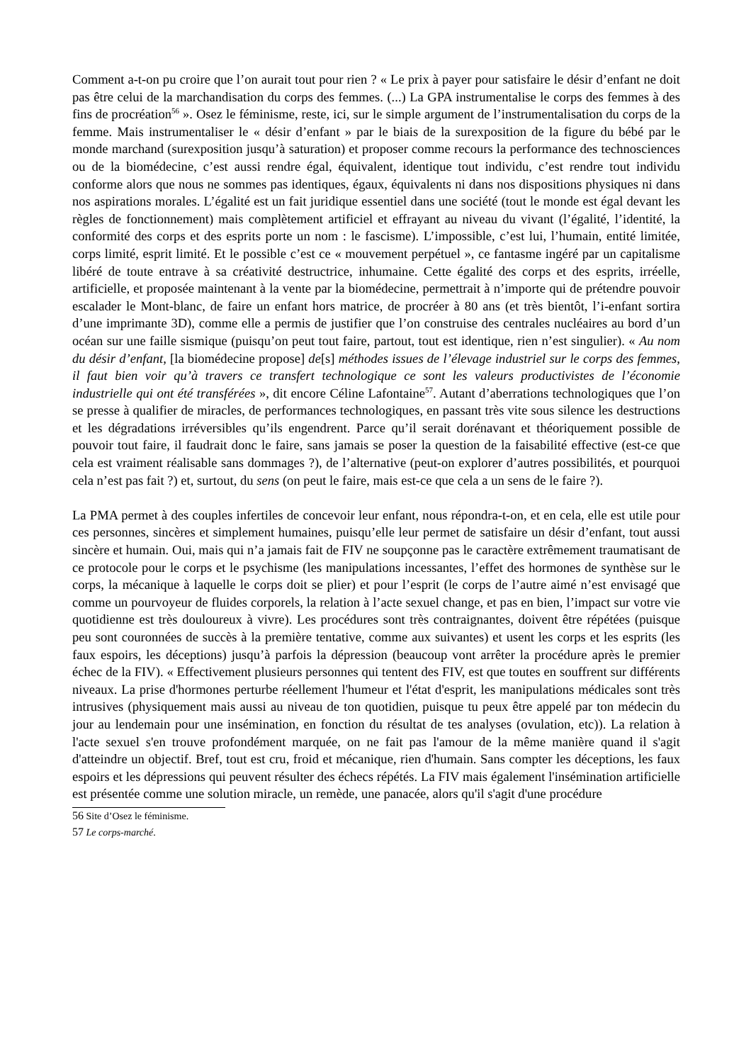Comment a-t-on pu croire que l’on aurait tout pour rien ? « Le prix à payer pour satisfaire le désir d’enfant ne doit pas être celui de la marchandisation du corps des femmes. (...) La GPA instrumentalise le corps des femmes à des fins de procréation<sup>56</sup> ». Osez le féminisme, reste, ici, sur le simple argument de l’instrumentalisation du corps de la femme. Mais instrumentaliser le « désir d’enfant » par le biais de la surexposition de la figure du bébé par le monde marchand (surexposition jusqu’à saturation) et proposer comme recours la performance des technosciences ou de la biomédecine, c’est aussi rendre égal, équivalent, identique tout individu, c’est rendre tout individu conforme alors que nous ne sommes pas identiques, égaux, équivalents ni dans nos dispositions physiques ni dans nos aspirations morales. L’égalité est un fait juridique essentiel dans une société (tout le monde est égal devant les règles de fonctionnement) mais complètement artificiel et effrayant au niveau du vivant (l’égalité, l’identité, la conformité des corps et des esprits porte un nom : le fascisme). L’impossible, c’est lui, l’humain, entité limitée, corps limité, esprit limité. Et le possible c’est ce « mouvement perpétuel », ce fantasme ingéré par un capitalisme libéré de toute entrave à sa créativité destructrice, inhumaine. Cette égalité des corps et des esprits, irréelle, artificielle, et proposée maintenant à la vente par la biomédecine, permettrait à n’importe qui de prétendre pouvoir escalader le Mont-blanc, de faire un enfant hors matrice, de procréer à 80 ans (et très bientôt, l’i-enfant sortira d’une imprimante 3D), comme elle a permis de justifier que l’on construise des centrales nucléaires au bord d’un océan sur une faille sismique (puisqu’on peut tout faire, partout, tout est identique, rien n’est singulier). « Au nom du désir d’enfant, [la biomédecine propose] de[s] méthodes issues de l’élevage industriel sur le corps des femmes, il faut bien voir qu’à travers ce transfert technologique ce sont les valeurs productivistes de l’économie industrielle qui ont été transférées », dit encore Céline Lafontaine<sup>57</sup>. Autant d’aberrations technologiques que l’on se presse à qualifier de miracles, de performances technologiques, en passant très vite sous silence les destructions et les dégradations irréversibles qu’ils engendrent. Parce qu’il serait dorénavant et théoriquement possible de pouvoir tout faire, il faudrait donc le faire, sans jamais se poser la question de la faisabilité effective (est-ce que cela est vraiment réalisable sans dommages ?), de l’alternative (peut-on explorer d’autres possibilités, et pourquoi cela n’est pas fait ?) et, surtout, du sens (on peut le faire, mais est-ce que cela a un sens de le faire ?).
La PMA permet à des couples infertiles de concevoir leur enfant, nous répondra-t-on, et en cela, elle est utile pour ces personnes, sincères et simplement humaines, puisqu’elle leur permet de satisfaire un désir d’enfant, tout aussi sincère et humain. Oui, mais qui n’a jamais fait de FIV ne soupçonne pas le caractère extrêmement traumatisant de ce protocole pour le corps et le psychisme (les manipulations incessantes, l’effet des hormones de synthèse sur le corps, la mécanique à laquelle le corps doit se plier) et pour l’esprit (le corps de l’autre aimé n’est envisagé que comme un pourvoyeur de fluides corporels, la relation à l’acte sexuel change, et pas en bien, l’impact sur votre vie quotidienne est très douloureux à vivre). Les procédures sont très contraignantes, doivent être répétées (puisque peu sont couronnées de succès à la première tentative, comme aux suivantes) et usent les corps et les esprits (les faux espoirs, les déceptions) jusqu’à parfois la dépression (beaucoup vont arrêter la procédure après le premier échec de la FIV). « Effectivement plusieurs personnes qui tentent des FIV, est que toutes en souffrent sur différents niveaux. La prise d'hormones perturbe réellement l'humeur et l'état d'esprit, les manipulations médicales sont très intrusives (physiquement mais aussi au niveau de ton quotidien, puisque tu peux être appelé par ton médecin du jour au lendemain pour une insémination, en fonction du résultat de tes analyses (ovulation, etc)). La relation à l'acte sexuel s'en trouve profondément marquée, on ne fait pas l'amour de la même manière quand il s'agit d'atteindre un objectif. Bref, tout est cru, froid et mécanique, rien d'humain. Sans compter les déceptions, les faux espoirs et les dépressions qui peuvent résulter des échecs répétés. La FIV mais également l'insémination artificielle est présentée comme une solution miracle, un remède, une panacée, alors qu'il s'agit d'une procédure
56 Site d’Osez le féminisme.
57 Le corps-marché.